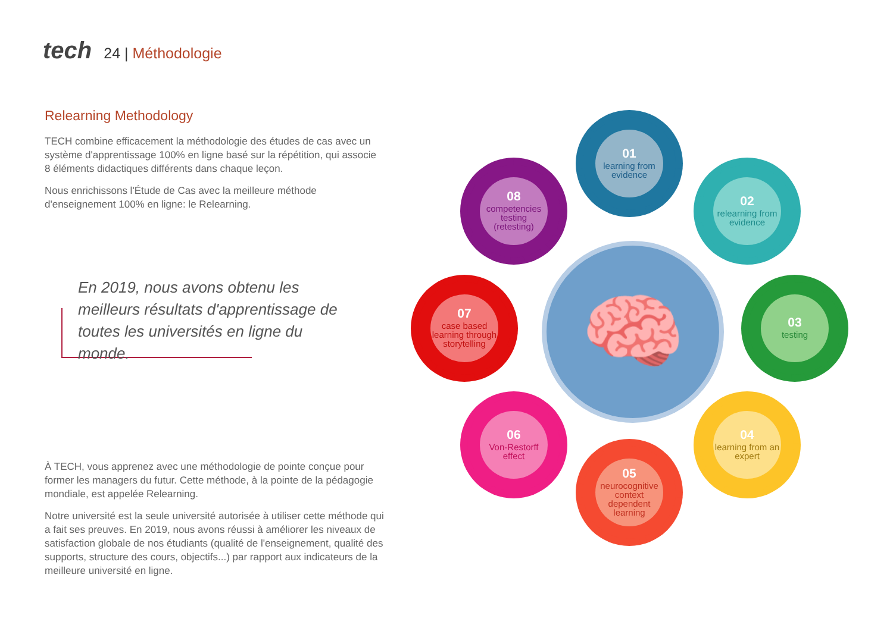tech 24 | Méthodologie
Relearning Methodology
TECH combine efficacement la méthodologie des études de cas avec un système d'apprentissage 100% en ligne basé sur la répétition, qui associe 8 éléments didactiques différents dans chaque leçon.
Nous enrichissons l'Étude de Cas avec la meilleure méthode d'enseignement 100% en ligne: le Relearning.
En 2019, nous avons obtenu les meilleurs résultats d'apprentissage de toutes les universités en ligne du monde.
À TECH, vous apprenez avec une méthodologie de pointe conçue pour former les managers du futur. Cette méthode, à la pointe de la pédagogie mondiale, est appelée Relearning.
Notre université est la seule université autorisée à utiliser cette méthode qui a fait ses preuves. En 2019, nous avons réussi à améliorer les niveaux de satisfaction globale de nos étudiants (qualité de l'enseignement, qualité des supports, structure des cours, objectifs...) par rapport aux indicateurs de la meilleure université en ligne.
01
learning from evidence
02
relearning from evidence
03
testing
04
learning from an expert
05
neurocognitive context dependent learning
06
Von-Restorff effect
07
case based learning through storytelling
08
competencies testing (retesting)
🧠